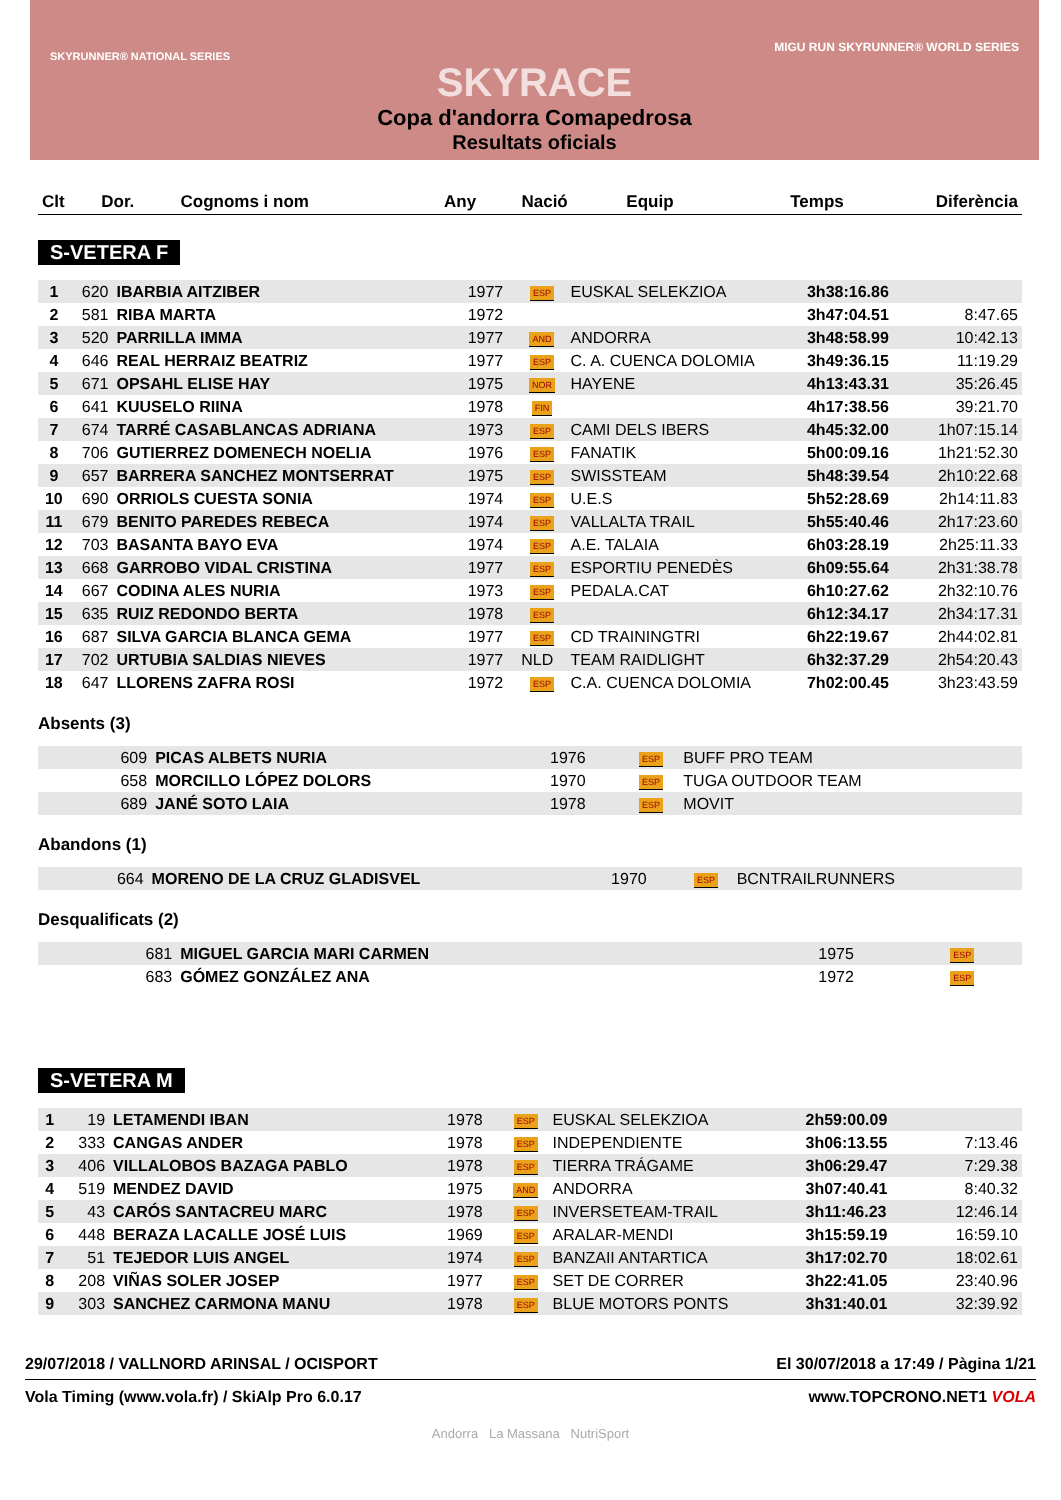SKYRUNNER® NATIONAL SERIES
MIGU RUN SKYRUNNER® WORLD SERIES
SKYRACE
Copa d'andorra Comapedrosa
Resultats oficials
| Clt | Dor. | Cognoms i nom | Any | Nació | Equip | Temps | Diferència |
| --- | --- | --- | --- | --- | --- | --- | --- |
S-VETERA F
| 1 | 620 | IBARBIA AITZIBER | 1977 | ESP | EUSKAL SELEKZIOA | 3h38:16.86 | |
| 2 | 581 | RIBA MARTA | 1972 | | | 3h47:04.51 | 8:47.65 |
| 3 | 520 | PARRILLA IMMA | 1977 | AND | ANDORRA | 3h48:58.99 | 10:42.13 |
| 4 | 646 | REAL HERRAIZ BEATRIZ | 1977 | ESP | C. A. CUENCA DOLOMIA | 3h49:36.15 | 11:19.29 |
| 5 | 671 | OPSAHL ELISE HAY | 1975 | NOR | HAYENE | 4h13:43.31 | 35:26.45 |
| 6 | 641 | KUUSELO RIINA | 1978 | FIN | | 4h17:38.56 | 39:21.70 |
| 7 | 674 | TARRÉ CASABLANCAS ADRIANA | 1973 | ESP | CAMI DELS IBERS | 4h45:32.00 | 1h07:15.14 |
| 8 | 706 | GUTIERREZ DOMENECH NOELIA | 1976 | ESP | FANATIK | 5h00:09.16 | 1h21:52.30 |
| 9 | 657 | BARRERA SANCHEZ MONTSERRAT | 1975 | ESP | SWISSTEAM | 5h48:39.54 | 2h10:22.68 |
| 10 | 690 | ORRIOLS CUESTA SONIA | 1974 | ESP | U.E.S | 5h52:28.69 | 2h14:11.83 |
| 11 | 679 | BENITO PAREDES REBECA | 1974 | ESP | VALLALTA TRAIL | 5h55:40.46 | 2h17:23.60 |
| 12 | 703 | BASANTA BAYO EVA | 1974 | ESP | A.E. TALAIA | 6h03:28.19 | 2h25:11.33 |
| 13 | 668 | GARROBO VIDAL CRISTINA | 1977 | ESP | ESPORTIU PENEDÈS | 6h09:55.64 | 2h31:38.78 |
| 14 | 667 | CODINA ALES NURIA | 1973 | ESP | PEDALA.CAT | 6h10:27.62 | 2h32:10.76 |
| 15 | 635 | RUIZ REDONDO BERTA | 1978 | ESP | | 6h12:34.17 | 2h34:17.31 |
| 16 | 687 | SILVA GARCIA BLANCA GEMA | 1977 | ESP | CD TRAININGTRI | 6h22:19.67 | 2h44:02.81 |
| 17 | 702 | URTUBIA SALDIAS NIEVES | 1977 | NLD | TEAM RAIDLIGHT | 6h32:37.29 | 2h54:20.43 |
| 18 | 647 | LLORENS ZAFRA ROSI | 1972 | ESP | C.A. CUENCA DOLOMIA | 7h02:00.45 | 3h23:43.59 |
Absents (3)
| | 609 | PICAS ALBETS NURIA | 1976 | ESP | BUFF PRO TEAM | |
| | 658 | MORCILLO LÓPEZ DOLORS | 1970 | ESP | TUGA OUTDOOR TEAM | |
| | 689 | JANÉ SOTO LAIA | 1978 | ESP | MOVIT | |
Abandons (1)
| | 664 | MORENO DE LA CRUZ GLADISVEL | 1970 | ESP | BCNTRAILRUNNERS | |
Desqualificats (2)
| | 681 | MIGUEL GARCIA MARI CARMEN | 1975 | ESP | |
| | 683 | GÓMEZ GONZÁLEZ ANA | 1972 | ESP | |
S-VETERA M
| 1 | 19 | LETAMENDI IBAN | 1978 | ESP | EUSKAL SELEKZIOA | 2h59:00.09 | |
| 2 | 333 | CANGAS ANDER | 1978 | ESP | INDEPENDIENTE | 3h06:13.55 | 7:13.46 |
| 3 | 406 | VILLALOBOS BAZAGA PABLO | 1978 | ESP | TIERRA TRÁGAME | 3h06:29.47 | 7:29.38 |
| 4 | 519 | MENDEZ DAVID | 1975 | AND | ANDORRA | 3h07:40.41 | 8:40.32 |
| 5 | 43 | CARÓS SANTACREU MARC | 1978 | ESP | INVERSETEAM-TRAIL | 3h11:46.23 | 12:46.14 |
| 6 | 448 | BERAZA LACALLE JOSÉ LUIS | 1969 | ESP | ARALAR-MENDI | 3h15:59.19 | 16:59.10 |
| 7 | 51 | TEJEDOR LUIS ANGEL | 1974 | ESP | BANZAII ANTARTICA | 3h17:02.70 | 18:02.61 |
| 8 | 208 | VIÑAS SOLER JOSEP | 1977 | ESP | SET DE CORRER | 3h22:41.05 | 23:40.96 |
| 9 | 303 | SANCHEZ CARMONA MANU | 1978 | ESP | BLUE MOTORS PONTS | 3h31:40.01 | 32:39.92 |
29/07/2018 / VALLNORD ARINSAL / OCISPORT El 30/07/2018 a 17:49 / Pàgina 1/21
Vola Timing (www.vola.fr) / SkiAlp Pro 6.0.17 www.TOPCRONO.NET1 VOLA
Andorra La Massana NutriSport